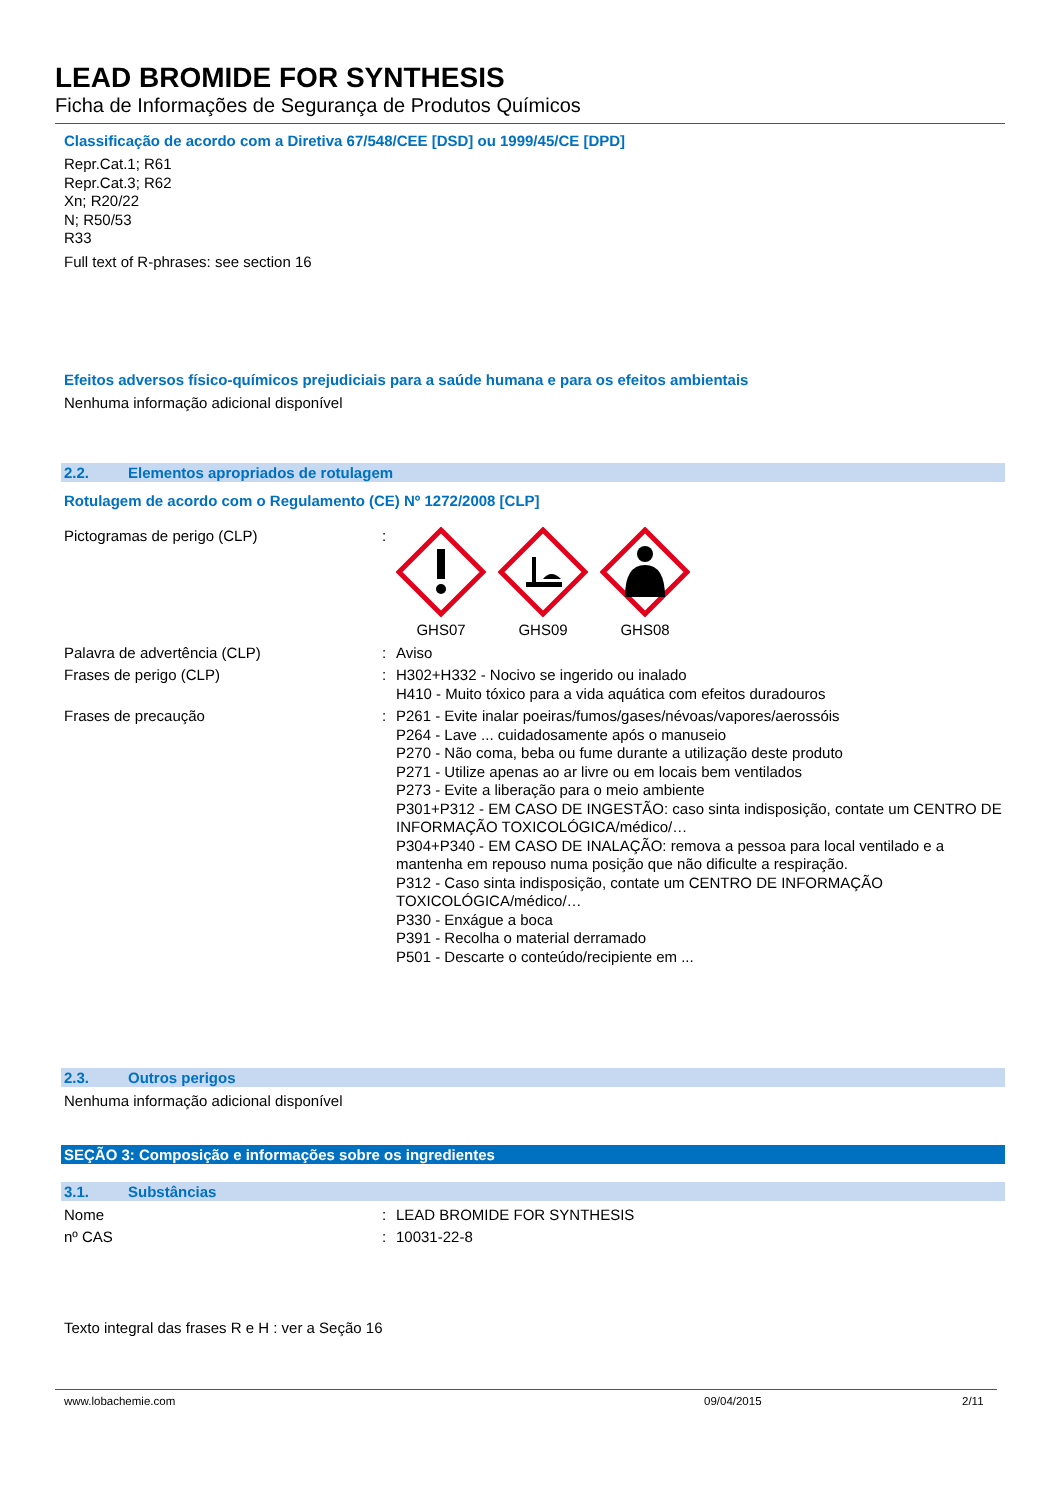LEAD BROMIDE FOR SYNTHESIS
Ficha de Informações de Segurança de Produtos Químicos
Classificação de acordo com a Diretiva 67/548/CEE [DSD] ou 1999/45/CE [DPD]
Repr.Cat.1; R61
Repr.Cat.3; R62
Xn; R20/22
N; R50/53
R33
Full text of R-phrases: see section 16
Efeitos adversos físico-químicos prejudiciais para a saúde humana e para os efeitos ambientais
Nenhuma informação adicional disponível
2.2. Elementos apropriados de rotulagem
Rotulagem de acordo com o Regulamento (CE) Nº 1272/2008 [CLP]
| Pictogramas de perigo (CLP) | : | GHS07 GHS09 GHS08 |
| Palavra de advertência (CLP) | : | Aviso |
| Frases de perigo (CLP) | : | H302+H332 - Nocivo se ingerido ou inalado H410 - Muito tóxico para a vida aquática com efeitos duradouros |
| Frases de precaução | : | P261 - Evite inalar poeiras/fumos/gases/névoas/vapores/aerossóis P264 - Lave ... cuidadosamente após o manuseio P270 - Não coma, beba ou fume durante a utilização deste produto P271 - Utilize apenas ao ar livre ou em locais bem ventilados P273 - Evite a liberação para o meio ambiente P301+P312 - EM CASO DE INGESTÃO: caso sinta indisposição, contate um CENTRO DE INFORMAÇÃO TOXICOLÓGICA/médico/… P304+P340 - EM CASO DE INALAÇÃO: remova a pessoa para local ventilado e a mantenha em repouso numa posição que não dificulte a respiração. P312 - Caso sinta indisposição, contate um CENTRO DE INFORMAÇÃO TOXICOLÓGICA/médico/… P330 - Enxágue a boca P391 - Recolha o material derramado P501 - Descarte o conteúdo/recipiente em ... |
2.3. Outros perigos
Nenhuma informação adicional disponível
SEÇÃO 3: Composição e informações sobre os ingredientes
3.1. Substâncias
| Nome | : | LEAD BROMIDE FOR SYNTHESIS |
| nº CAS | : | 10031-22-8 |
Texto integral das frases R e H : ver a Seção 16
www.lobachemie.com 09/04/2015 2/11